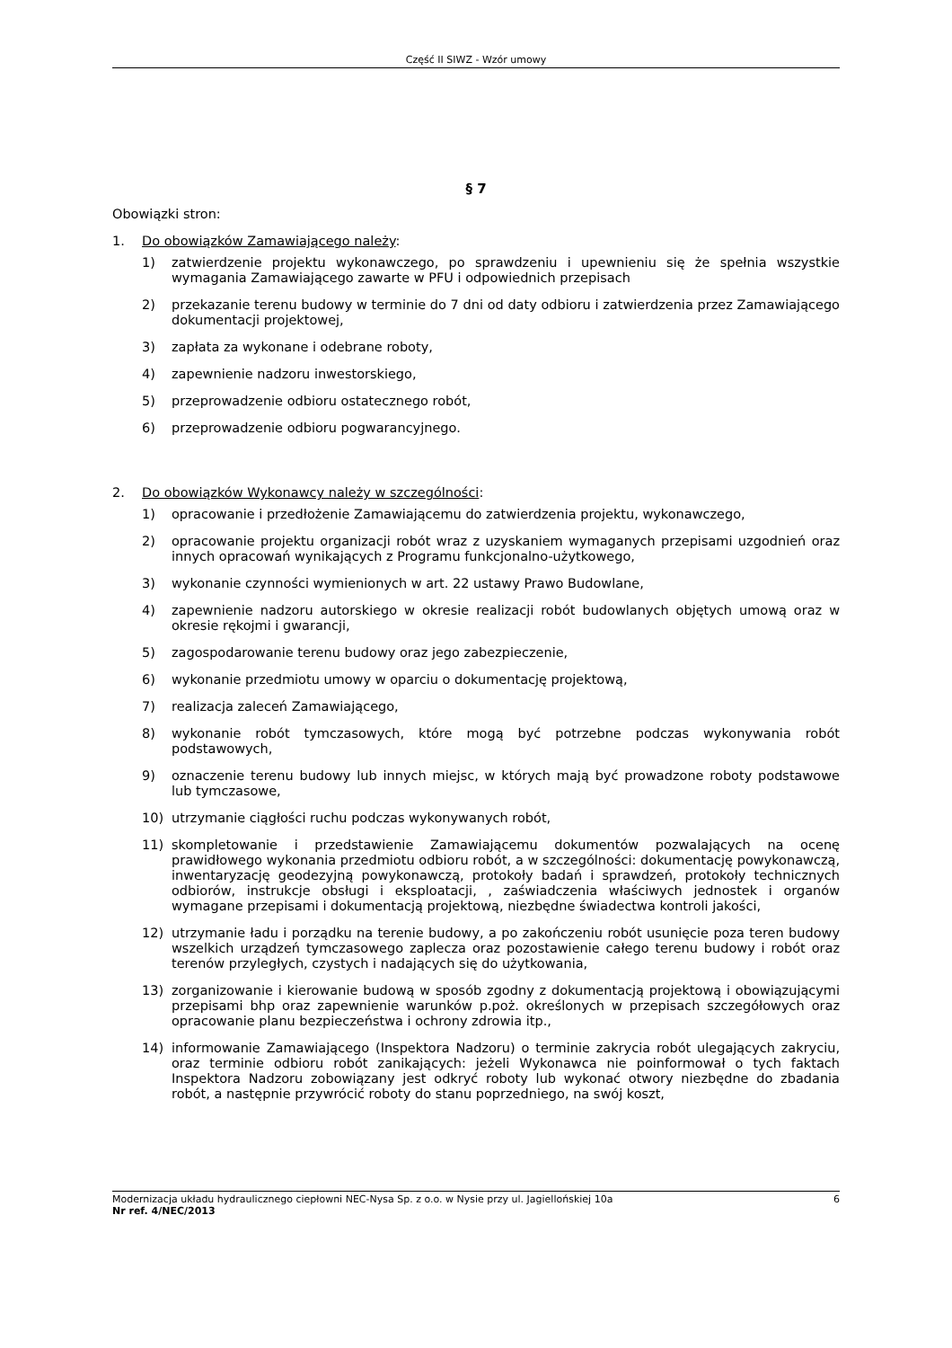Część II SIWZ - Wzór umowy
§ 7
Obowiązki stron:
1. Do obowiązków Zamawiającego należy:
1) zatwierdzenie projektu wykonawczego, po sprawdzeniu i upewnieniu się że spełnia wszystkie wymagania Zamawiającego zawarte w PFU i odpowiednich przepisach
2) przekazanie terenu budowy w terminie do 7 dni od daty odbioru i zatwierdzenia przez Zamawiającego dokumentacji projektowej,
3) zapłata za wykonane i odebrane roboty,
4) zapewnienie nadzoru inwestorskiego,
5) przeprowadzenie odbioru ostatecznego robót,
6) przeprowadzenie odbioru pogwarancyjnego.
2. Do obowiązków Wykonawcy należy w szczególności:
1) opracowanie i przedłożenie Zamawiającemu do zatwierdzenia projektu, wykonawczego,
2) opracowanie projektu organizacji robót wraz z uzyskaniem wymaganych przepisami uzgodnień oraz innych opracowań wynikających z Programu funkcjonalno-użytkowego,
3) wykonanie czynności wymienionych w art. 22 ustawy Prawo Budowlane,
4) zapewnienie nadzoru autorskiego w okresie realizacji robót budowlanych objętych umową oraz w okresie rękojmi i gwarancji,
5) zagospodarowanie terenu budowy oraz jego zabezpieczenie,
6) wykonanie przedmiotu umowy w oparciu o dokumentację projektową,
7) realizacja zaleceń Zamawiającego,
8) wykonanie robót tymczasowych, które mogą być potrzebne podczas wykonywania robót podstawowych,
9) oznaczenie terenu budowy lub innych miejsc, w których mają być prowadzone roboty podstawowe lub tymczasowe,
10) utrzymanie ciągłości ruchu podczas wykonywanych robót,
11) skompletowanie i przedstawienie Zamawiającemu dokumentów pozwalających na ocenę prawidłowego wykonania przedmiotu odbioru robót, a w szczególności: dokumentację powykonawczą, inwentaryzację geodezyjną powykonawczą, protokoły badań i sprawdzeń, protokoły technicznych odbiorów, instrukcje obsługi i eksploatacji, , zaświadczenia właściwych jednostek i organów wymagane przepisami i dokumentacją projektową, niezbędne świadectwa kontroli jakości,
12) utrzymanie ładu i porządku na terenie budowy, a po zakończeniu robót usunięcie poza teren budowy wszelkich urządzeń tymczasowego zaplecza oraz pozostawienie całego terenu budowy i robót oraz terenów przyległych, czystych i nadających się do użytkowania,
13) zorganizowanie i kierowanie budową w sposób zgodny z dokumentacją projektową i obowiązującymi przepisami bhp oraz zapewnienie warunków p.poż. określonych w przepisach szczegółowych oraz opracowanie planu bezpieczeństwa i ochrony zdrowia itp.,
14) informowanie Zamawiającego (Inspektora Nadzoru) o terminie zakrycia robót ulegających zakryciu, oraz terminie odbioru robót zanikających: jeżeli Wykonawca nie poinformował o tych faktach Inspektora Nadzoru zobowiązany jest odkryć roboty lub wykonać otwory niezbędne do zbadania robót, a następnie przywrócić roboty do stanu poprzedniego, na swój koszt,
Modernizacja układu hydraulicznego ciepłowni NEC-Nysa Sp. z o.o. w Nysie przy ul. Jagiellońskiej 10a 6
Nr ref. 4/NEC/2013